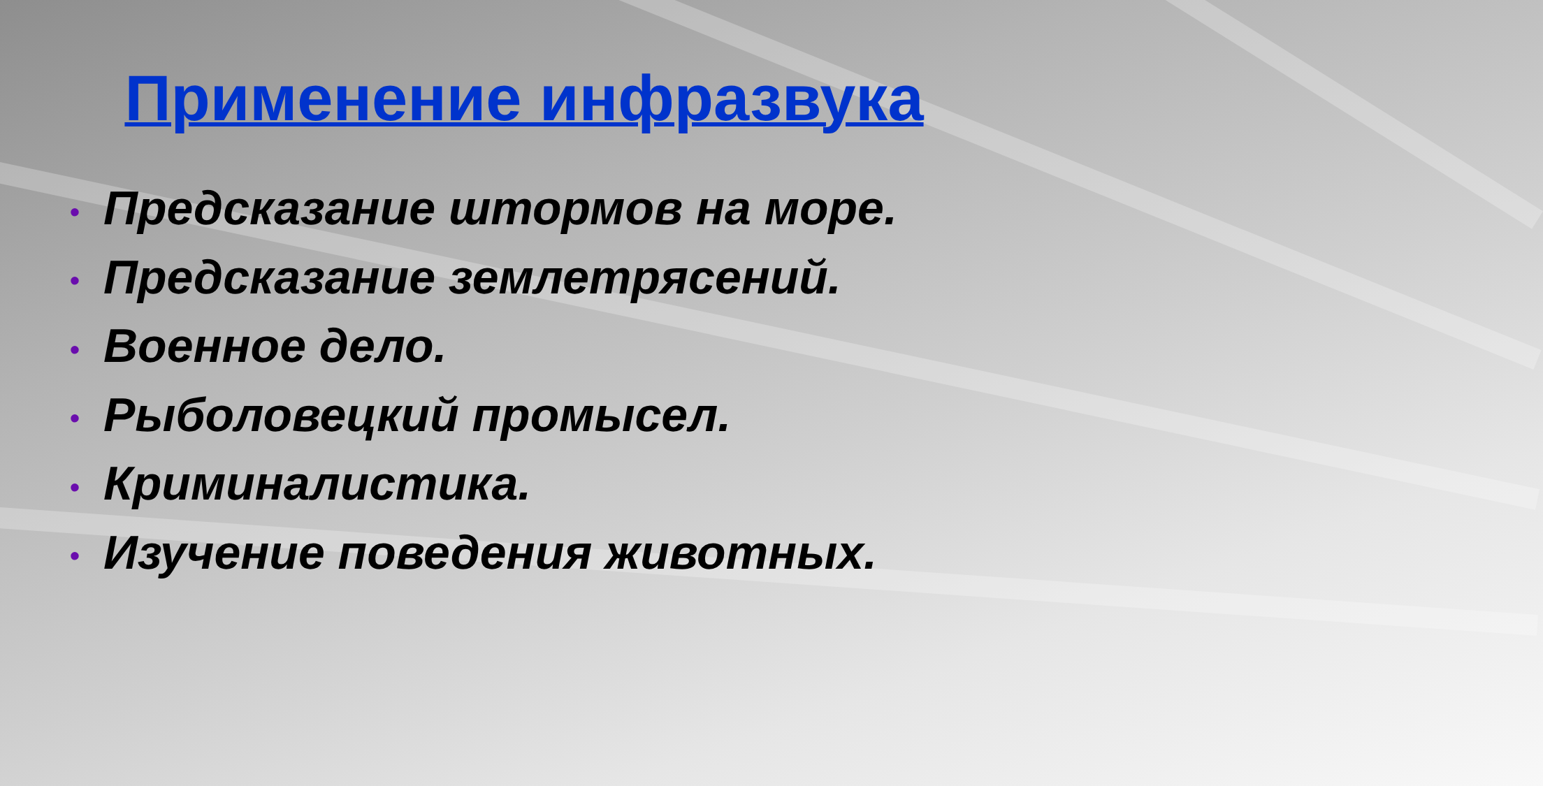Применение инфразвука
• Предсказание штормов на море.
• Предсказание землетрясений.
• Военное дело.
• Рыболовецкий промысел.
• Криминалистика.
• Изучение поведения животных.